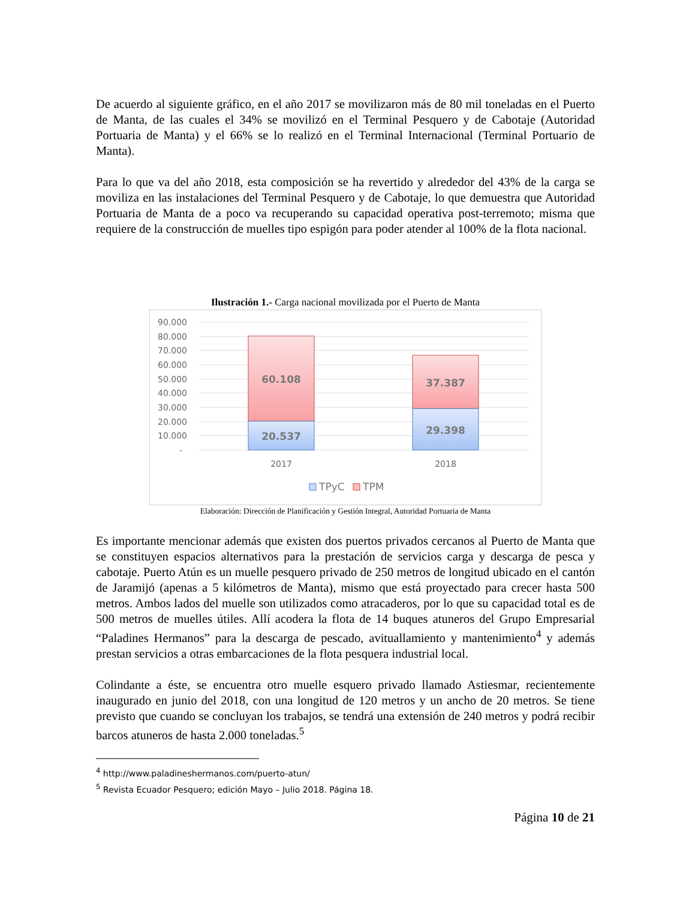De acuerdo al siguiente gráfico, en el año 2017 se movilizaron más de 80 mil toneladas en el Puerto de Manta, de las cuales el 34% se movilizó en el Terminal Pesquero y de Cabotaje (Autoridad Portuaria de Manta) y el 66% se lo realizó en el Terminal Internacional (Terminal Portuario de Manta).
Para lo que va del año 2018, esta composición se ha revertido y alrededor del 43% de la carga se moviliza en las instalaciones del Terminal Pesquero y de Cabotaje, lo que demuestra que Autoridad Portuaria de Manta de a poco va recuperando su capacidad operativa post-terremoto; misma que requiere de la construcción de muelles tipo espigón para poder atender al 100% de la flota nacional.
Ilustración 1.- Carga nacional movilizada por el Puerto de Manta
90.000
80.000
70.000
60.000
50.000
40.000
30.000
20.000
10.000
-
60.108
20.537
37.387
29.398
2017
2018
TPyC
TPM
Elaboración: Dirección de Planificación y Gestión Integral, Autoridad Portuaria de Manta
Es importante mencionar además que existen dos puertos privados cercanos al Puerto de Manta que se constituyen espacios alternativos para la prestación de servicios carga y descarga de pesca y cabotaje. Puerto Atún es un muelle pesquero privado de 250 metros de longitud ubicado en el cantón de Jaramijó (apenas a 5 kilómetros de Manta), mismo que está proyectado para crecer hasta 500 metros. Ambos lados del muelle son utilizados como atracaderos, por lo que su capacidad total es de 500 metros de muelles útiles. Allí acodera la flota de 14 buques atuneros del Grupo Empresarial “Paladines Hermanos” para la descarga de pescado, avituallamiento y mantenimiento<sup>4</sup> y además prestan servicios a otras embarcaciones de la flota pesquera industrial local.
Colindante a éste, se encuentra otro muelle esquero privado llamado Astiesmar, recientemente inaugurado en junio del 2018, con una longitud de 120 metros y un ancho de 20 metros. Se tiene previsto que cuando se concluyan los trabajos, se tendrá una extensión de 240 metros y podrá recibir barcos atuneros de hasta 2.000 toneladas.<sup>5</sup>
<sup>4</sup> http://www.paladineshermanos.com/puerto-atun/
<sup>5</sup> Revista Ecuador Pesquero; edición Mayo – Julio 2018. Página 18.
Página 10 de 21